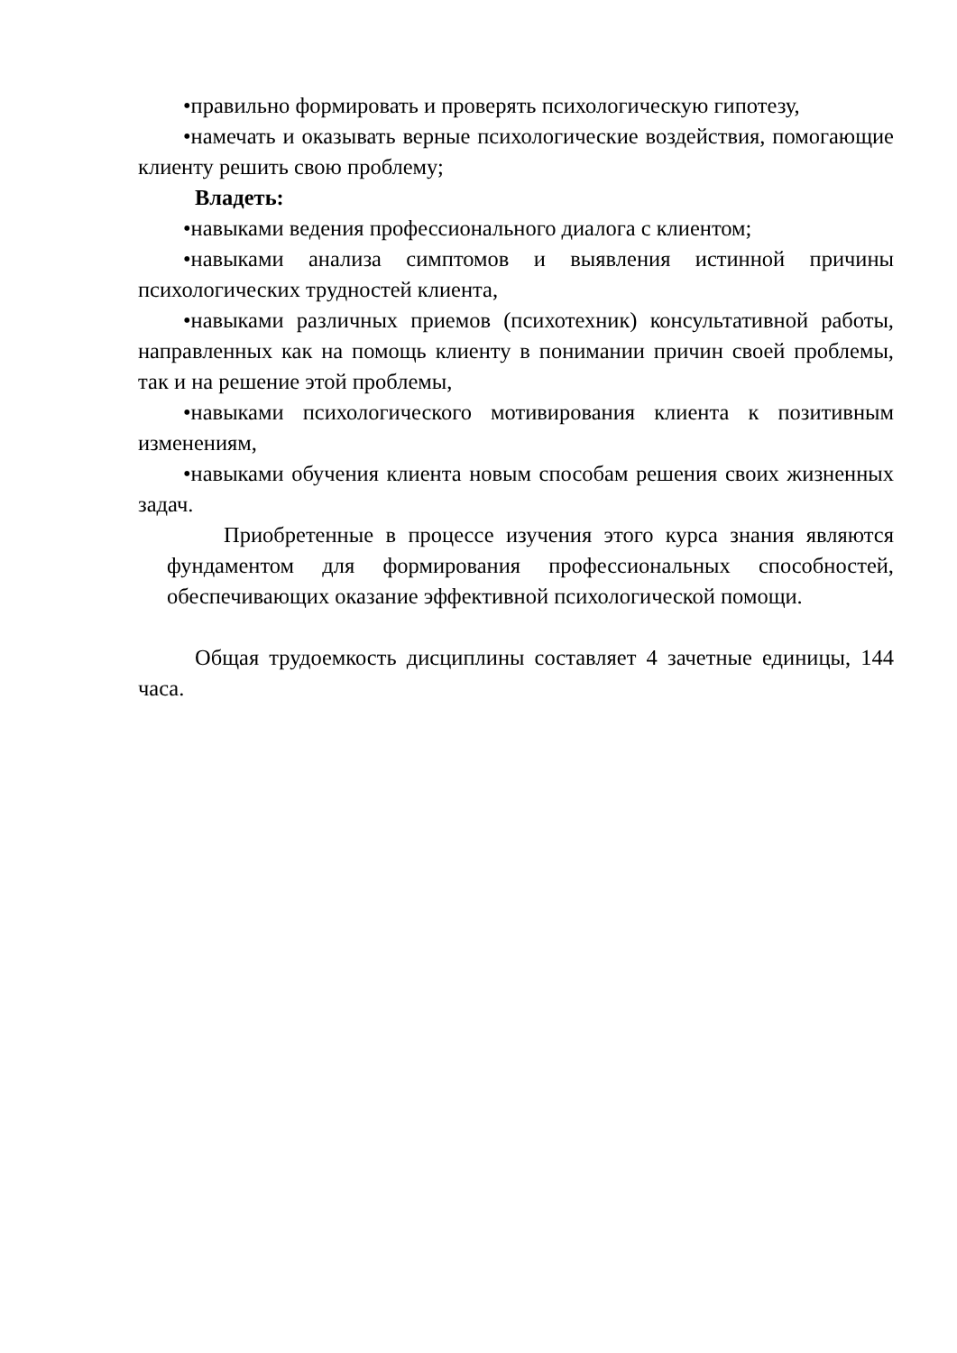•правильно формировать и проверять психологическую гипотезу,
•намечать и оказывать верные психологические воздействия, помогающие клиенту решить свою проблему;
Владеть:
•навыками ведения профессионального диалога с клиентом;
•навыками анализа симптомов и выявления истинной причины психологических трудностей клиента,
•навыками различных приемов (психотехник) консультативной работы, направленных как на помощь клиенту в понимании причин своей проблемы, так и на решение этой проблемы,
•навыками психологического мотивирования клиента к позитивным изменениям,
•навыками обучения клиента новым способам решения своих жизненных задач.
Приобретенные в процессе изучения этого курса знания являются фундаментом для формирования профессиональных способностей, обеспечивающих оказание эффективной психологической помощи.
Общая трудоемкость дисциплины составляет 4 зачетные единицы, 144 часа.